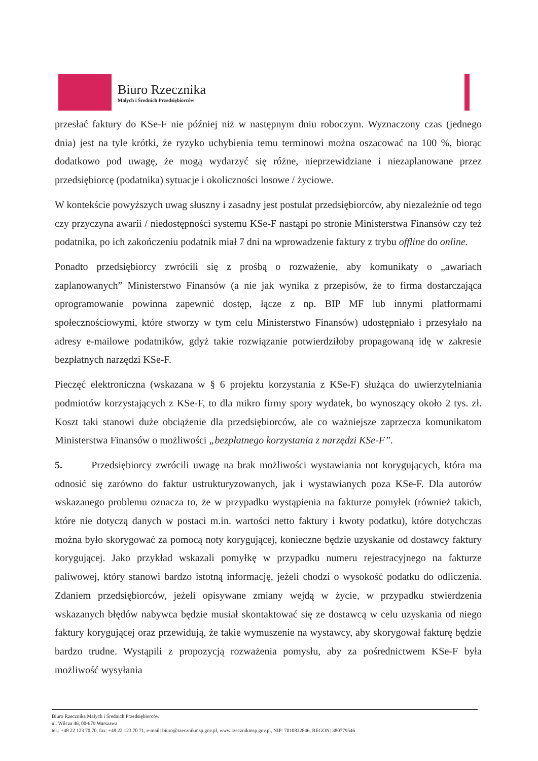Biuro Rzecznika
Małych i Średnich Przedsiębiorców
przesłać faktury do KSe-F nie później niż w następnym dniu roboczym. Wyznaczony czas (jednego dnia) jest na tyle krótki, że ryzyko uchybienia temu terminowi można oszacować na 100 %, biorąc dodatkowo pod uwagę, że mogą wydarzyć się różne, nieprzewidziane i niezaplanowane przez przedsiębiorcę (podatnika) sytuacje i okoliczności losowe / życiowe.
W kontekście powyższych uwag słuszny i zasadny jest postulat przedsiębiorców, aby niezależnie od tego czy przyczyna awarii / niedostępności systemu KSe-F nastąpi po stronie Ministerstwa Finansów czy też podatnika, po ich zakończeniu podatnik miał 7 dni na wprowadzenie faktury z trybu offline do online.
Ponadto przedsiębiorcy zwrócili się z prośbą o rozważenie, aby komunikaty o „awariach zaplanowanych” Ministerstwo Finansów (a nie jak wynika z przepisów, że to firma dostarczająca oprogramowanie powinna zapewnić dostęp, łącze z np. BIP MF lub innymi platformami społecznościowymi, które stworzy w tym celu Ministerstwo Finansów) udostępniało i przesyłało na adresy e-mailowe podatników, gdyż takie rozwiązanie potwierdziłoby propagowaną idę w zakresie bezpłatnych narzędzi KSe-F.
Pieczęć elektroniczna (wskazana w § 6 projektu korzystania z KSe-F) służąca do uwierzytelniania podmiotów korzystających z KSe-F, to dla mikro firmy spory wydatek, bo wynoszący około 2 tys. zł. Koszt taki stanowi duże obciążenie dla przedsiębiorców, ale co ważniejsze zaprzecza komunikatom Ministerstwa Finansów o możliwości „bezpłatnego korzystania z narzędzi KSe-F”.
5. Przedsiębiorcy zwrócili uwagę na brak możliwości wystawiania not korygujących, która ma odnosić się zarówno do faktur ustrukturyzowanych, jak i wystawianych poza KSe-F. Dla autorów wskazanego problemu oznacza to, że w przypadku wystąpienia na fakturze pomyłek (również takich, które nie dotyczą danych w postaci m.in. wartości netto faktury i kwoty podatku), które dotychczas można było skorygować za pomocą noty korygującej, konieczne będzie uzyskanie od dostawcy faktury korygującej. Jako przykład wskazali pomyłkę w przypadku numeru rejestracyjnego na fakturze paliwowej, który stanowi bardzo istotną informację, jeżeli chodzi o wysokość podatku do odliczenia. Zdaniem przedsiębiorców, jeżeli opisywane zmiany wejdą w życie, w przypadku stwierdzenia wskazanych błędów nabywca będzie musiał skontaktować się ze dostawcą w celu uzyskania od niego faktury korygującej oraz przewidują, że takie wymuszenie na wystawcy, aby skorygował fakturę będzie bardzo trudne. Wystąpili z propozycją rozważenia pomysłu, aby za pośrednictwem KSe-F była możliwość wysyłania
Biuro Rzecznika Małych i Średnich Przedsiębiorców
ul. Wilcza 46, 00-679 Warszawa
tel.: +48 22 123 70 70, fax: +48 22 123 70 71, e-mail: biuro@rzecznikmsp.gov.pl, www.rzecznikmsp.gov.pl, NIP: 7010832846, REGON: 380779546